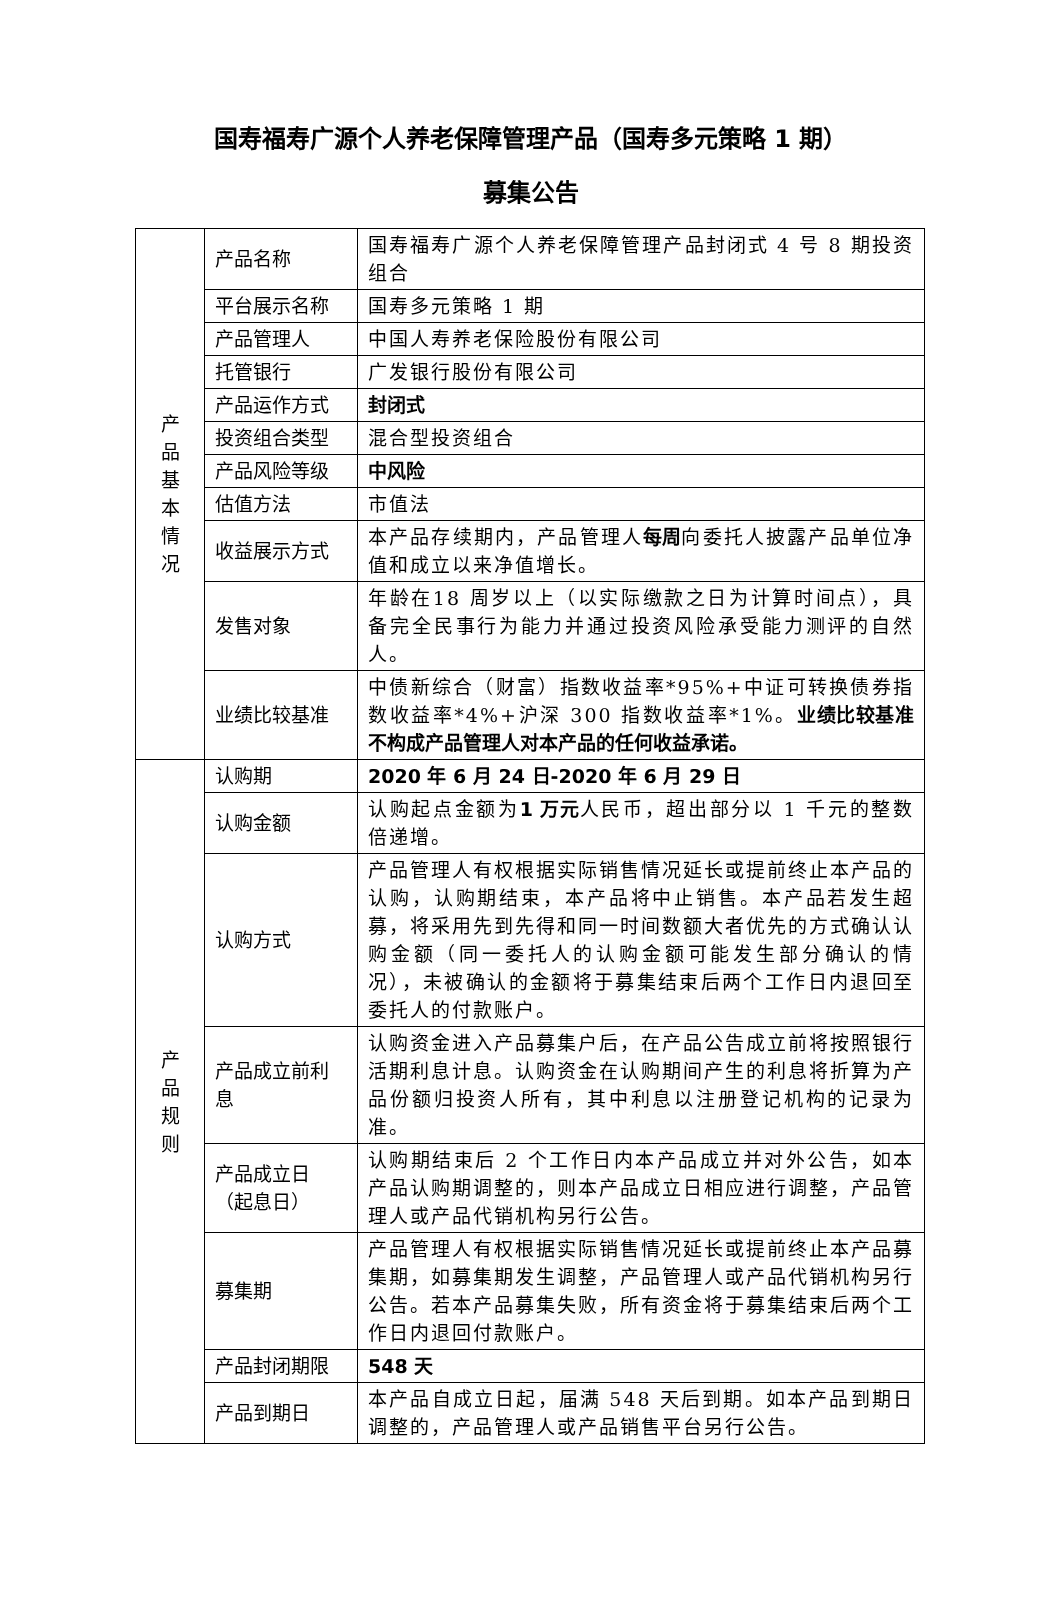国寿福寿广源个人养老保障管理产品（国寿多元策略 1 期）
募集公告
| 产 品 基 本 情 况 | 产品名称 | 国寿福寿广源个人养老保障管理产品封闭式 4 号 8 期投资组合 |
| | 平台展示名称 | 国寿多元策略 1 期 |
| | 产品管理人 | 中国人寿养老保险股份有限公司 |
| | 托管银行 | 广发银行股份有限公司 |
| | 产品运作方式 | 封闭式 |
| | 投资组合类型 | 混合型投资组合 |
| | 产品风险等级 | 中风险 |
| | 估值方法 | 市值法 |
| | 收益展示方式 | 本产品存续期内，产品管理人 每周 向委托人披露产品单位净值和成立以来净值增长。 |
| | 发售对象 | 年龄在18 周岁以上（以实际缴款之日为计算时间点），具备完全民事行为能力并通过投资风险承受能力测评的自然人。 |
| | 业绩比较基准 | 中债新综合（财富）指数收益率*95%+中证可转换债券指数收益率*4%+沪深 300 指数收益率*1%。 业绩比较基准不构成产品管理人对本产品的任何收益承诺。 |
| 产 品 规 则 | 认购期 | 2020 年 6 月 24 日-2020 年 6 月 29 日 |
| | 认购金额 | 认购起点金额为 1 万元 人民币，超出部分以 1 千元的整数倍递增。 |
| | 认购方式 | 产品管理人有权根据实际销售情况延长或提前终止本产品的认购，认购期结束，本产品将中止销售。本产品若发生超募，将采用先到先得和同一时间数额大者优先的方式确认认购金额（同一委托人的认购金额可能发生部分确认的情况），未被确认的金额将于募集结束后两个工作日内退回至委托人的付款账户。 |
| | 产品成立前利息 | 认购资金进入产品募集户后，在产品公告成立前将按照银行活期利息计息。认购资金在认购期间产生的利息将折算为产品份额归投资人所有，其中利息以注册登记机构的记录为准。 |
| | 产品成立日（起息日） | 认购期结束后 2 个工作日内本产品成立并对外公告，如本产品认购期调整的，则本产品成立日相应进行调整，产品管理人或产品代销机构另行公告。 |
| | 募集期 | 产品管理人有权根据实际销售情况延长或提前终止本产品募集期，如募集期发生调整，产品管理人或产品代销机构另行公告。若本产品募集失败，所有资金将于募集结束后两个工作日内退回付款账户。 |
| | 产品封闭期限 | 548 天 |
| | 产品到期日 | 本产品自成立日起，届满 548 天后到期。如本产品到期日调整的，产品管理人或产品销售平台另行公告。 |